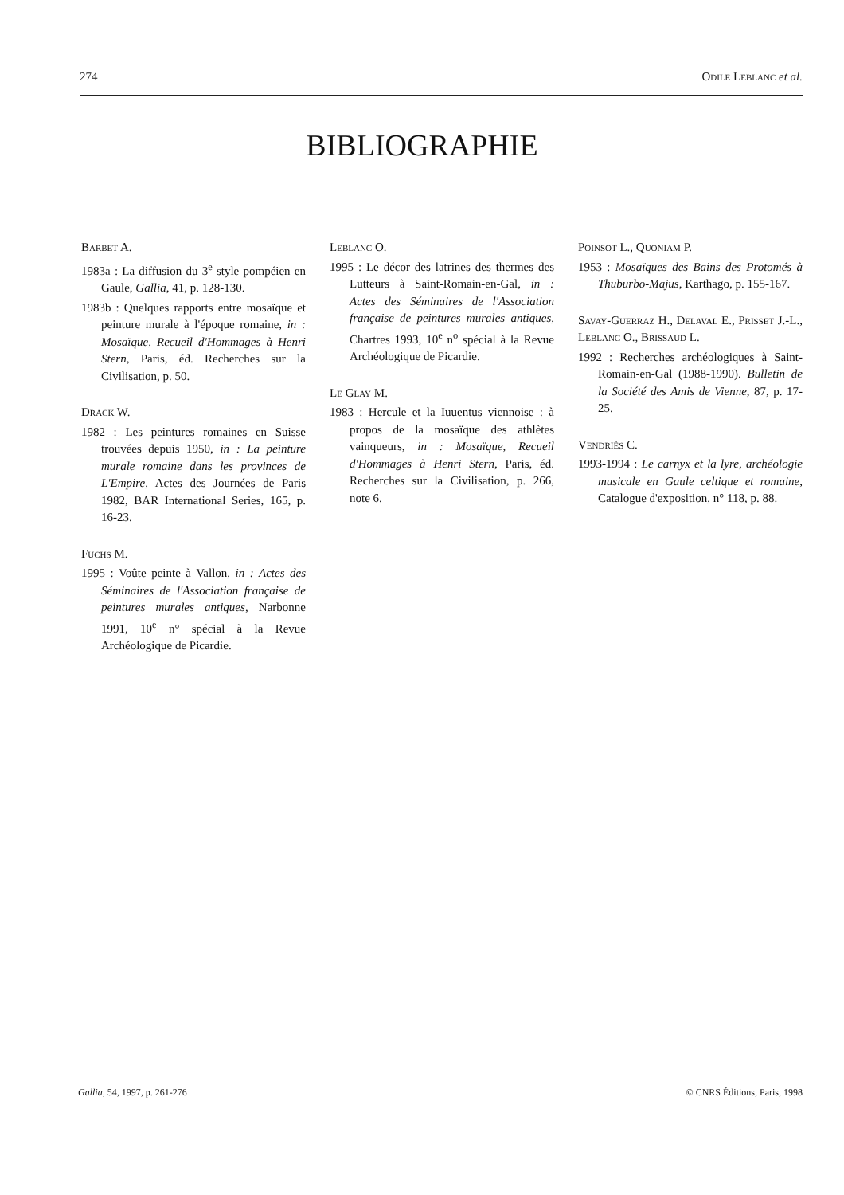274 Odile Leblanc et al.
BIBLIOGRAPHIE
Barbet A.
1983a : La diffusion du 3<sup>e</sup> style pompéien en Gaule, Gallia, 41, p. 128-130.
1983b : Quelques rapports entre mosaïque et peinture murale à l'époque romaine, in : Mosaïque, Recueil d'Hommages à Henri Stern, Paris, éd. Recherches sur la Civilisation, p. 50.
Drack W.
1982 : Les peintures romaines en Suisse trouvées depuis 1950, in : La peinture murale romaine dans les provinces de L'Empire, Actes des Journées de Paris 1982, BAR International Series, 165, p. 16-23.
Fuchs M.
1995 : Voûte peinte à Vallon, in : Actes des Séminaires de l'Association française de peintures murales antiques, Narbonne 1991, 10<sup>e</sup> n° spécial à la Revue Archéologique de Picardie.
Leblanc O.
1995 : Le décor des latrines des thermes des Lutteurs à Saint-Romain-en-Gal, in : Actes des Séminaires de l'Association française de peintures murales antiques, Chartres 1993, 10<sup>e</sup> n<sup>o</sup> spécial à la Revue Archéologique de Picardie.
Le Glay M.
1983 : Hercule et la Iuuentus viennoise : à propos de la mosaïque des athlètes vainqueurs, in : Mosaïque, Recueil d'Hommages à Henri Stern, Paris, éd. Recherches sur la Civilisation, p. 266, note 6.
Poinsot L., Quoniam P.
1953 : Mosaïques des Bains des Protomés à Thuburbo-Majus, Karthago, p. 155-167.
Savay-Guerraz H., Delaval E., Prisset J.-L., Leblanc O., Brissaud L.
1992 : Recherches archéologiques à Saint-Romain-en-Gal (1988-1990). Bulletin de la Société des Amis de Vienne, 87, p. 17-25.
Vendriès C.
1993-1994 : Le carnyx et la lyre, archéologie musicale en Gaule celtique et romaine, Catalogue d'exposition, n° 118, p. 88.
Gallia, 54, 1997, p. 261-276 © CNRS Éditions, Paris, 1998